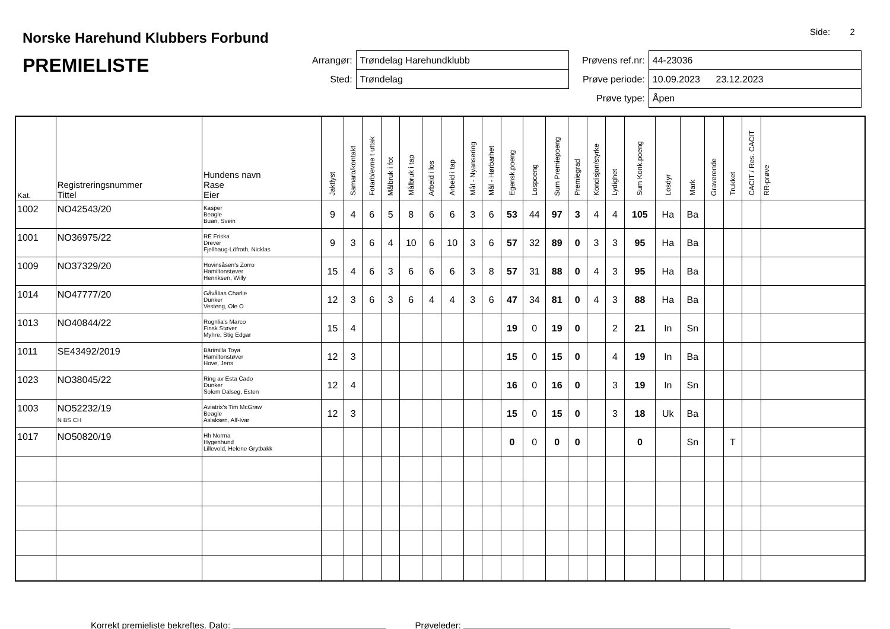Norske Harehund Klubbers Forbund
PREMIELISTE
Side: 2
| Arrangør: | Trøndelag Harehundklubb |
| Sted: | Trøndelag |
| Prøvens ref.nr: | 44-23036 |
| Prøve periode: | 10.09.2023 23.12.2023 |
| Prøve type: | Åpen |
| Kat. | Registreringsnummer Tittel | Hundens navn Rase Eier | Jaktlyst | Samarb/kontakt | Fotarb/evne t uttak | Målbruk i fot | Målbruk i tap | Arbeid i los | Arbeid i tap | Mål - Nyansering | Mål - Hørbarhet | Egensk.poeng | Lospoeng | Sum Premiepoeng | Premiegrad | Kondisjon/styrke | Lydighet | Sum Konk.poeng | Losdyr | Mark | Graverende | Trukket | CACIT / Res. CACIT | RR-prøve |
| --- | --- | --- | --- | --- | --- | --- | --- | --- | --- | --- | --- | --- | --- | --- | --- | --- | --- | --- | --- | --- | --- | --- | --- | --- |
| 1002 | NO42543/20 | Kasper Beagle Buan, Svein | 9 | 4 | 6 | 5 | 8 | 6 | 6 | 3 | 6 | 53 | 44 | 97 | 3 | 4 | 4 | 105 | Ha | Ba | | | | |
| 1001 | NO36975/22 | RE Friska Drever Fjellhaug-Löfroth, Nicklas | 9 | 3 | 6 | 4 | 10 | 6 | 10 | 3 | 6 | 57 | 32 | 89 | 0 | 3 | 3 | 95 | Ha | Ba | | | | |
| 1009 | NO37329/20 | Hovinsåsen's Zorro Hamiltonstøver Henriksen, Willy | 15 | 4 | 6 | 3 | 6 | 6 | 6 | 3 | 8 | 57 | 31 | 88 | 0 | 4 | 3 | 95 | Ha | Ba | | | | |
| 1014 | NO47777/20 | Gåvålias Charlie Dunker Vesteng, Ole O | 12 | 3 | 6 | 3 | 6 | 4 | 4 | 3 | 6 | 47 | 34 | 81 | 0 | 4 | 3 | 88 | Ha | Ba | | | | |
| 1013 | NO40844/22 | Rognlia's Marco Finsk Støver Myhre, Stig Edgar | 15 | 4 | | | | | | | | 19 | 0 | 19 | 0 | | 2 | 21 | In | Sn | | | | |
| 1011 | SE43492/2019 | Bärimilla Toya Hamiltonstøver Hove, Jens | 12 | 3 | | | | | | | | 15 | 0 | 15 | 0 | | 4 | 19 | In | Ba | | | | |
| 1023 | NO38045/22 | Ring av Esta Cado Dunker Solem Dalseg, Esten | 12 | 4 | | | | | | | | 16 | 0 | 16 | 0 | | 3 | 19 | In | Sn | | | | |
| 1003 | NO52232/19 N BS CH | Aviatrix's Tim McGraw Beagle Aslaksen, Alf-Ivar | 12 | 3 | | | | | | | | 15 | 0 | 15 | 0 | | 3 | 18 | Uk | Ba | | | | |
| 1017 | NO50820/19 | Hh Norma Hygenhund Lillevold, Helene Grytbakk | | | | | | | | | | 0 | 0 | 0 | 0 | | | 0 | | Sn | | T | | |
Korrekt premieliste bekreftes. Dato: Prøveleder: